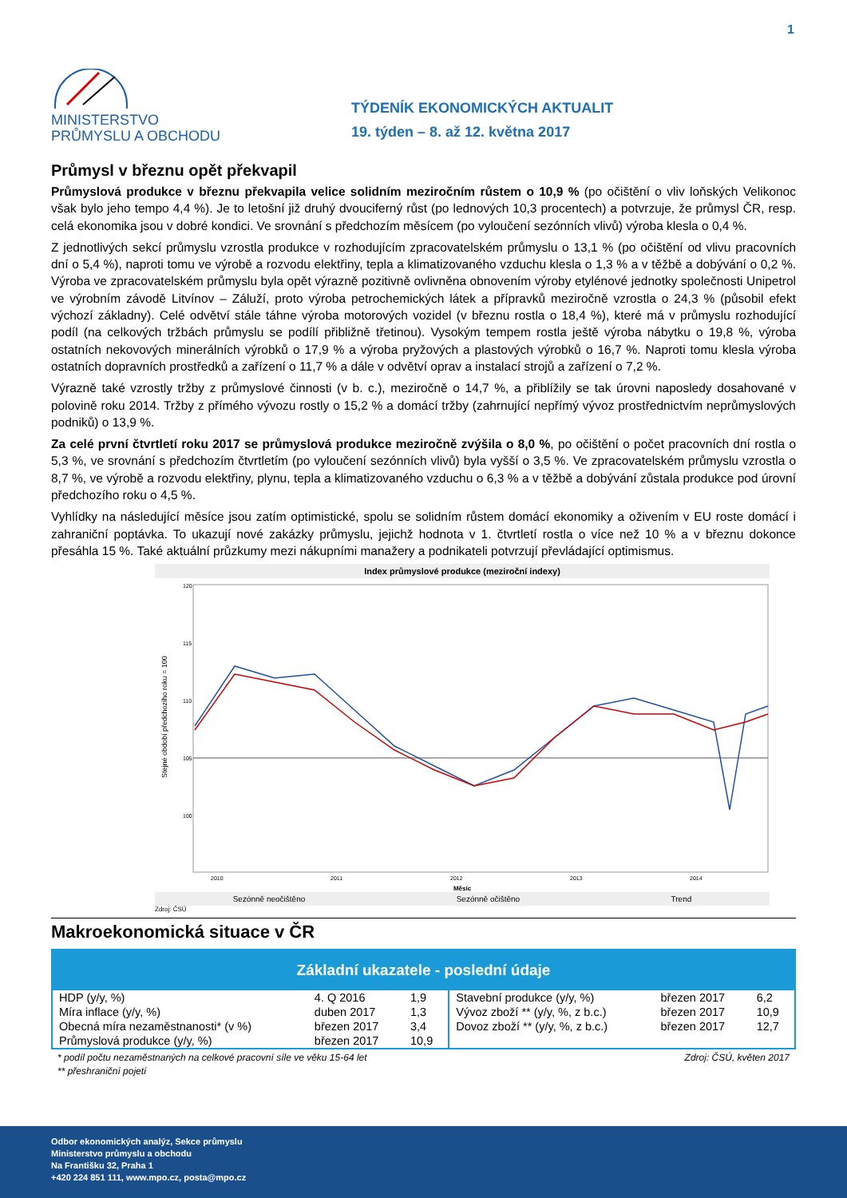1
MINISTERSTVO
PRŮMYSLU A OBCHODU
TÝDENÍK EKONOMICKÝCH AKTUALIT
19. týden – 8. až 12. května 2017
Průmysl v březnu opět překvapil
Průmyslová produkce v březnu překvapila velice solidním meziročním růstem o 10,9 % (po očištění o vliv loňských Velikonoc však bylo jeho tempo 4,4 %). Je to letošní již druhý dvouciferný růst (po lednových 10,3 procentech) a potvrzuje, že průmysl ČR, resp. celá ekonomika jsou v dobré kondici. Ve srovnání s předchozím měsícem (po vyloučení sezónních vlivů) výroba klesla o 0,4 %.
Z jednotlivých sekcí průmyslu vzrostla produkce v rozhodujícím zpracovatelském průmyslu o 13,1 % (po očištění od vlivu pracovních dní o 5,4 %), naproti tomu ve výrobě a rozvodu elektřiny, tepla a klimatizovaného vzduchu klesla o 1,3 % a v těžbě a dobývání o 0,2 %. Výroba ve zpracovatelském průmyslu byla opět výrazně pozitivně ovlivněna obnovením výroby etylénové jednotky společnosti Unipetrol ve výrobním závodě Litvínov – Záluží, proto výroba petrochemických látek a přípravků meziročně vzrostla o 24,3 % (působil efekt výchozí základny). Celé odvětví stále táhne výroba motorových vozidel (v březnu rostla o 18,4 %), které má v průmyslu rozhodující podíl (na celkových tržbách průmyslu se podílí přibližně třetinou). Vysokým tempem rostla ještě výroba nábytku o 19,8 %, výroba ostatních nekovových minerálních výrobků o 17,9 % a výroba pryžových a plastových výrobků o 16,7 %. Naproti tomu klesla výroba ostatních dopravních prostředků a zařízení o 11,7 % a dále v odvětví oprav a instalací strojů a zařízení o 7,2 %.
Výrazně také vzrostly tržby z průmyslové činnosti (v b. c.), meziročně o 14,7 %, a přiblížily se tak úrovni naposledy dosahované v polovině roku 2014. Tržby z přímého vývozu rostly o 15,2 % a domácí tržby (zahrnující nepřímý vývoz prostřednictvím neprůmyslových podniků) o 13,9 %.
Za celé první čtvrtletí roku 2017 se průmyslová produkce meziročně zvýšila o 8,0 %, po očištění o počet pracovních dní rostla o 5,3 %, ve srovnání s předchozím čtvrtletím (po vyloučení sezónních vlivů) byla vyšší o 3,5 %. Ve zpracovatelském průmyslu vzrostla o 8,7 %, ve výrobě a rozvodu elektřiny, plynu, tepla a klimatizovaného vzduchu o 6,3 % a v těžbě a dobývání zůstala produkce pod úrovní předchozího roku o 4,5 %.
Vyhlídky na následující měsíce jsou zatím optimistické, spolu se solidním růstem domácí ekonomiky a oživením v EU roste domácí i zahraniční poptávka. To ukazují nové zakázky průmyslu, jejichž hodnota v 1. čtvrtletí rostla o více než 10 % a v březnu dokonce přesáhla 15 %. Také aktuální průzkumy mezi nákupními manažery a podnikateli potvrzují převládající optimismus.
Index průmyslové produkce (meziroční indexy)
Stejné období předchozího roku = 100
120
115
110
105
100
2010
2011
2012
2013
2014
Měsíc
Sezónně neočištěno Sezónně očištěno Trend
Zdroj: ČSÚ
Makroekonomická situace v ČR
| Základní ukazatele - poslední údaje | | | | | |
| --- | --- | --- | --- | --- | --- |
| HDP (y/y, %) | 4. Q 2016 | 1,9 | Stavební produkce (y/y, %) | březen 2017 | 6,2 |
| Míra inflace (y/y, %) | duben 2017 | 1,3 | Vývoz zboží ** (y/y, %, z b.c.) | březen 2017 | 10,9 |
| Obecná míra nezaměstnanosti* (v %) | březen 2017 | 3,4 | Dovoz zboží ** (y/y, %, z b.c.) | březen 2017 | 12,7 |
| Průmyslová produkce (y/y, %) | březen 2017 | 10,9 | | | |
* podíl počtu nezaměstnaných na celkové pracovní síle ve věku 15-64 let Zdroj: ČSÚ, květen 2017
** přeshraniční pojetí
Odbor ekonomických analýz, Sekce průmyslu
Ministerstvo průmyslu a obchodu
Na Františku 32, Praha 1
+420 224 851 111, www.mpo.cz, posta@mpo.cz